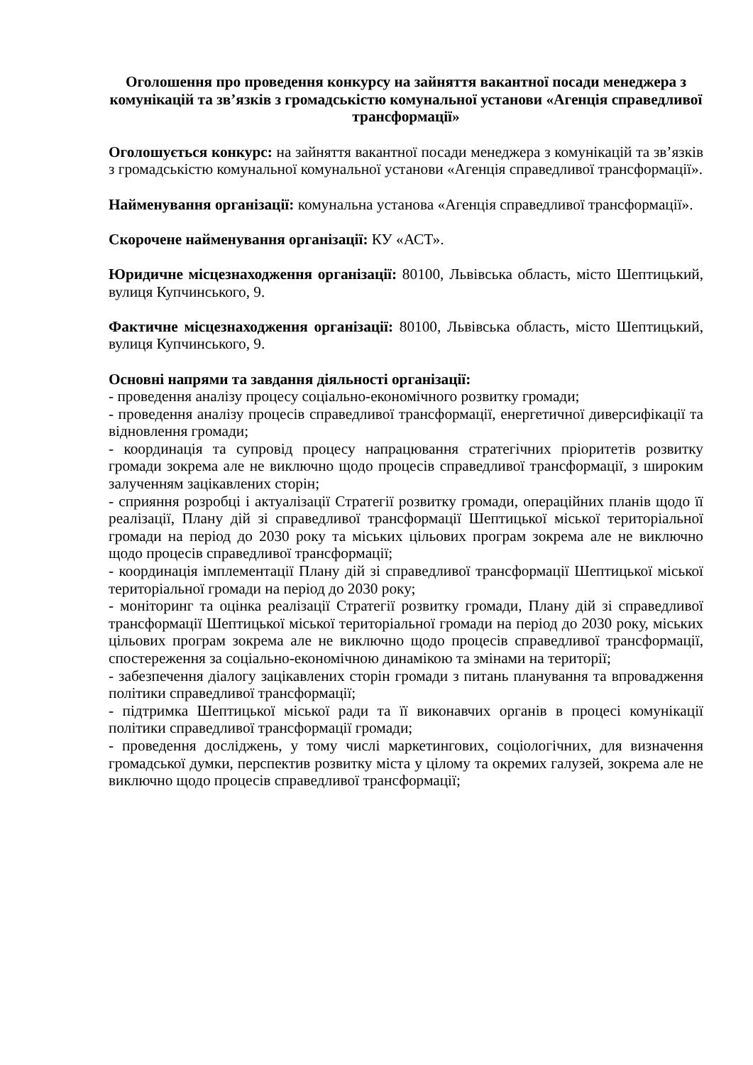Оголошення про проведення конкурсу на зайняття вакантної посади менеджера з комунікацій та зв’язків з громадськістю комунальної установи «Агенція справедливої трансформації»
Оголошується конкурс: на зайняття вакантної посади менеджера з комунікацій та зв’язків з громадськістю комунальної комунальної установи «Агенція справедливої трансформації».
Найменування організації: комунальна установа «Агенція справедливої трансформації».
Скорочене найменування організації: КУ «АСТ».
Юридичне місцезнаходження організації: 80100, Львівська область, місто Шептицький, вулиця Купчинського, 9.
Фактичне місцезнаходження організації: 80100, Львівська область, місто Шептицький, вулиця Купчинського, 9.
Основні напрями та завдання діяльності організації:
- проведення аналізу процесу соціально-економічного розвитку громади;
- проведення аналізу процесів справедливої трансформації, енергетичної диверсифікації та відновлення громади;
- координація та супровід процесу напрацювання стратегічних пріоритетів розвитку громади зокрема але не виключно щодо процесів справедливої трансформації, з широким залученням зацікавлених сторін;
- сприяння розробці і актуалізації Стратегії розвитку громади, операційних планів щодо її реалізації, Плану дій зі справедливої трансформації Шептицької міської територіальної громади на період до 2030 року та міських цільових програм зокрема але не виключно щодо процесів справедливої трансформації;
- координація імплементації Плану дій зі справедливої трансформації Шептицької міської територіальної громади на період до 2030 року;
- моніторинг та оцінка реалізації Стратегії розвитку громади, Плану дій зі справедливої трансформації Шептицької міської територіальної громади на період до 2030 року, міських цільових програм зокрема але не виключно щодо процесів справедливої трансформації, спостереження за соціально-економічною динамікою та змінами на території;
- забезпечення діалогу зацікавлених сторін громади з питань планування та впровадження політики справедливої трансформації;
- підтримка Шептицької міської ради та її виконавчих органів в процесі комунікації політики справедливої трансформації громади;
- проведення досліджень, у тому числі маркетингових, соціологічних, для визначення громадської думки, перспектив розвитку міста у цілому та окремих галузей, зокрема але не виключно щодо процесів справедливої трансформації;